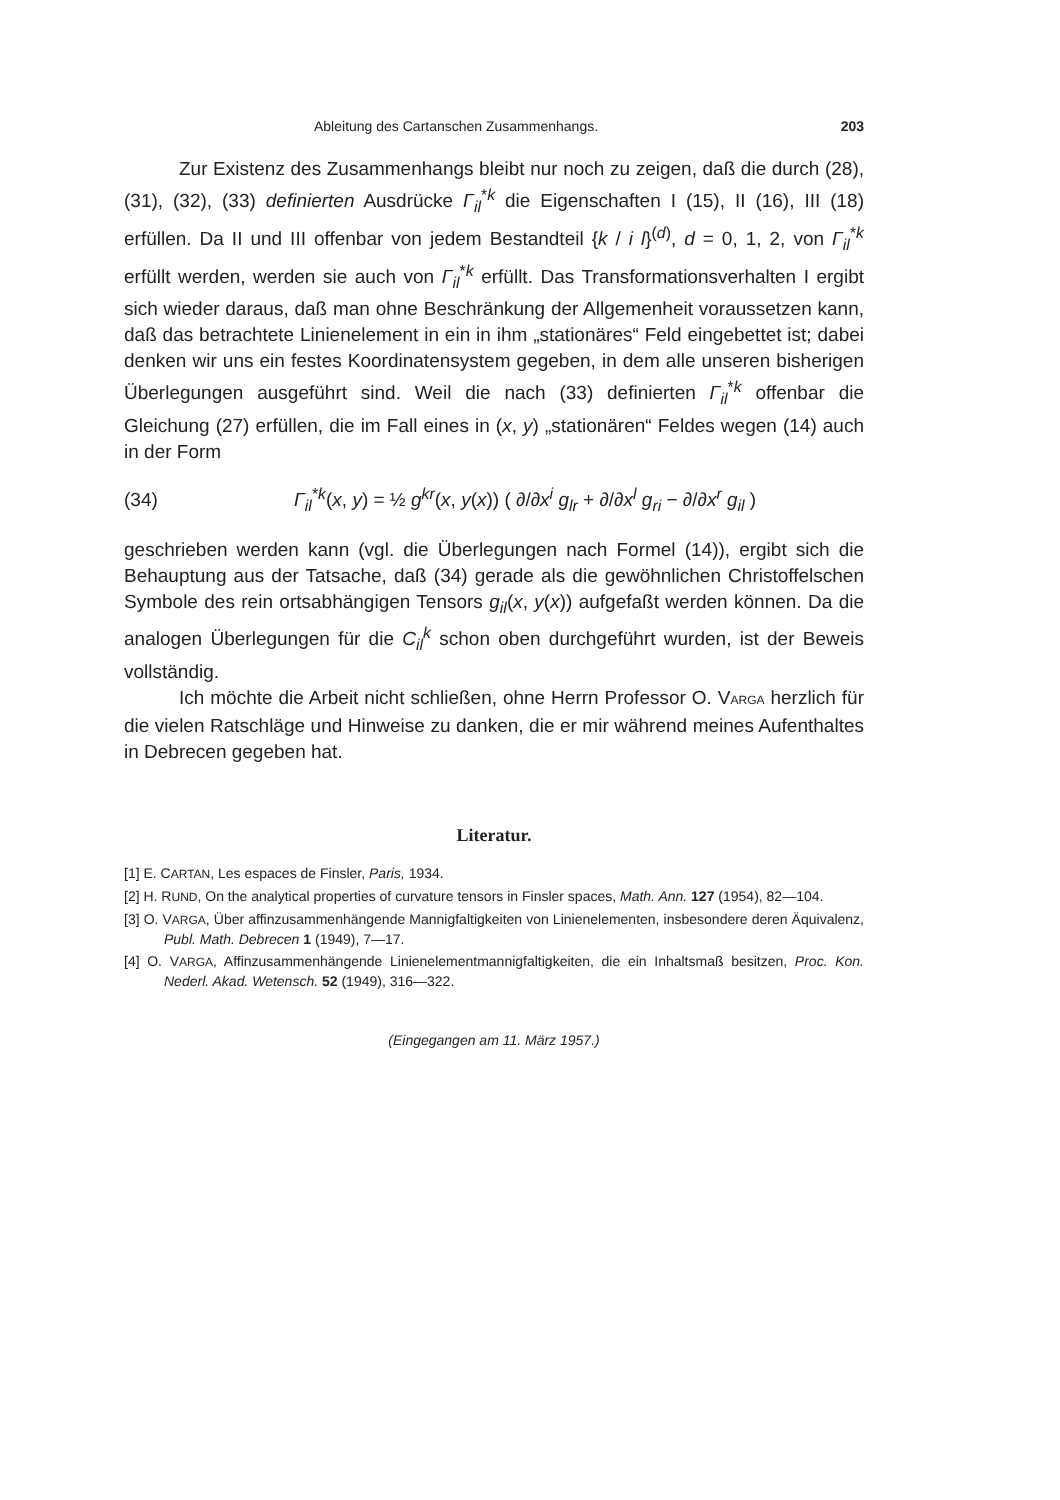Ableitung des Cartanschen Zusammenhangs. 203
Zur Existenz des Zusammenhangs bleibt nur noch zu zeigen, daß die durch (28), (31), (32), (33) definierten Ausdrücke Γ<sub>il</sub><sup>*k</sup> die Eigenschaften I (15), II (16), III (18) erfüllen. Da II und III offenbar von jedem Bestandteil {k / i l}<sup>(d)</sup>, d = 0, 1, 2, von Γ<sub>il</sub><sup>*k</sup> erfüllt werden, werden sie auch von Γ<sub>il</sub><sup>*k</sup> erfüllt. Das Transformationsverhalten I ergibt sich wieder daraus, daß man ohne Beschränkung der Allgemenheit voraussetzen kann, daß das betrachtete Linienelement in ein in ihm „stationäres“ Feld eingebettet ist; dabei denken wir uns ein festes Koordinatensystem gegeben, in dem alle unseren bisherigen Überlegungen ausgeführt sind. Weil die nach (33) definierten Γ<sub>il</sub><sup>*k</sup> offenbar die Gleichung (27) erfüllen, die im Fall eines in (x, y) „stationären“ Feldes wegen (14) auch in der Form
(34) Γ<sub>il</sub><sup>*k</sup>(x, y) = ½ g<sup>kr</sup>(x, y(x)) ( ∂/∂x<sup>i</sup> g<sub>lr</sub> + ∂/∂x<sup>l</sup> g<sub>ri</sub> − ∂/∂x<sup>r</sup> g<sub>il</sub> )
geschrieben werden kann (vgl. die Überlegungen nach Formel (14)), ergibt sich die Behauptung aus der Tatsache, daß (34) gerade als die gewöhnlichen Christoffelschen Symbole des rein ortsabhängigen Tensors g<sub>il</sub>(x, y(x)) aufgefaßt werden können. Da die analogen Überlegungen für die C<sub>il</sub><sup>k</sup> schon oben durchgeführt wurden, ist der Beweis vollständig.
Ich möchte die Arbeit nicht schließen, ohne Herrn Professor O. VARGA herzlich für die vielen Ratschläge und Hinweise zu danken, die er mir während meines Aufenthaltes in Debrecen gegeben hat.
Literatur.
[1] E. CARTAN, Les espaces de Finsler, Paris, 1934.
[2] H. RUND, On the analytical properties of curvature tensors in Finsler spaces, Math. Ann. 127 (1954), 82—104.
[3] O. VARGA, Über affinzusammenhängende Mannigfaltigkeiten von Linienelementen, insbesondere deren Äquivalenz, Publ. Math. Debrecen 1 (1949), 7—17.
[4] O. VARGA, Affinzusammenhängende Linienelementmannigfaltigkeiten, die ein Inhaltsmaß besitzen, Proc. Kon. Nederl. Akad. Wetensch. 52 (1949), 316—322.
(Eingegangen am 11. März 1957.)